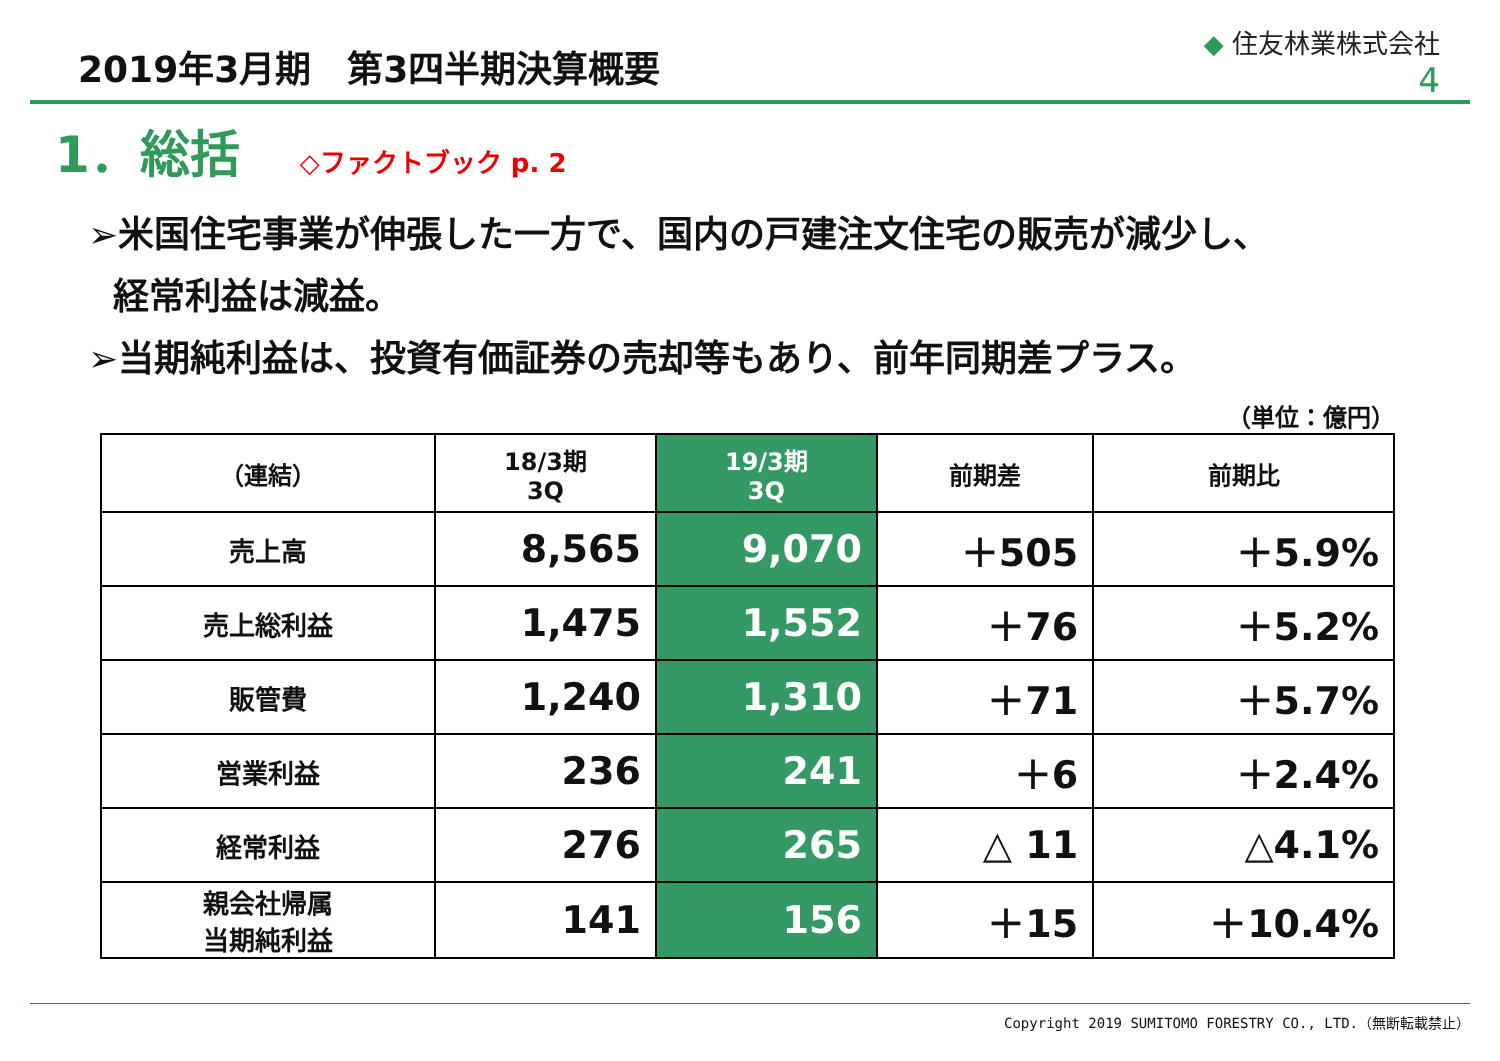2019年3月期　第3四半期決算概要
◆ 住友林業株式会社
4
1．総括
◇ファクトブック p. 2
➢米国住宅事業が伸張した一方で、国内の戸建注文住宅の販売が減少し、
経常利益は減益。
➢当期純利益は、投資有価証券の売却等もあり、前年同期差プラス。
（単位：億円）
| （連結） | 18/3期 3Q | 19/3期 3Q | 前期差 | 前期比 |
| --- | --- | --- | --- | --- |
| 売上高 | 8,565 | 9,070 | ＋505 | ＋5.9% |
| 売上総利益 | 1,475 | 1,552 | ＋76 | ＋5.2% |
| 販管費 | 1,240 | 1,310 | ＋71 | ＋5.7% |
| 営業利益 | 236 | 241 | ＋6 | ＋2.4% |
| 経常利益 | 276 | 265 | △ 11 | △4.1% |
| 親会社帰属 当期純利益 | 141 | 156 | ＋15 | ＋10.4% |
Copyright 2019 SUMITOMO FORESTRY CO., LTD.（無断転載禁止）